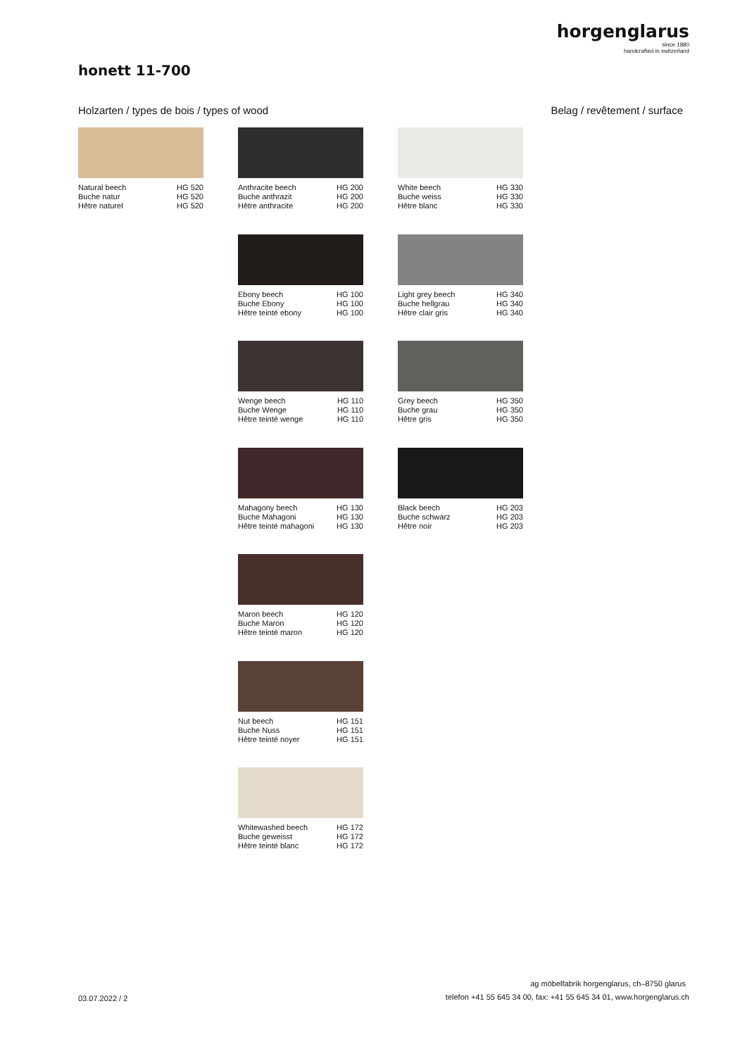horgenglarus
since 1880
handcrafted in switzerland
honett 11-700
Holzarten / types de bois / types of wood
Belag / revêtement / surface
Natural beech HG 520
Buche natur HG 520
Hêtre naturel HG 520
Anthracite beech HG 200
Buche anthrazit HG 200
Hêtre anthracite HG 200
White beech HG 330
Buche weiss HG 330
Hêtre blanc HG 330
Ebony beech HG 100
Buche Ebony HG 100
Hêtre teinté ebony HG 100
Light grey beech HG 340
Buche hellgrau HG 340
Hêtre clair gris HG 340
Wenge beech HG 110
Buche Wenge HG 110
Hêtre teinté wenge HG 110
Grey beech HG 350
Buche grau HG 350
Hêtre gris HG 350
Mahagony beech HG 130
Buche Mahagoni HG 130
Hêtre teinté mahagoni HG 130
Black beech HG 203
Buche schwarz HG 203
Hêtre noir HG 203
Maron beech HG 120
Buche Maron HG 120
Hêtre teinté maron HG 120
Nut beech HG 151
Buche Nuss HG 151
Hêtre teinté noyer HG 151
Whitewashed beech HG 172
Buche geweisst HG 172
Hêtre teinté blanc HG 172
ag möbelfabrik horgenglarus, ch–8750 glarus
03.07.2022 / 2
telefon +41 55 645 34 00, fax: +41 55 645 34 01, www.horgenglarus.ch